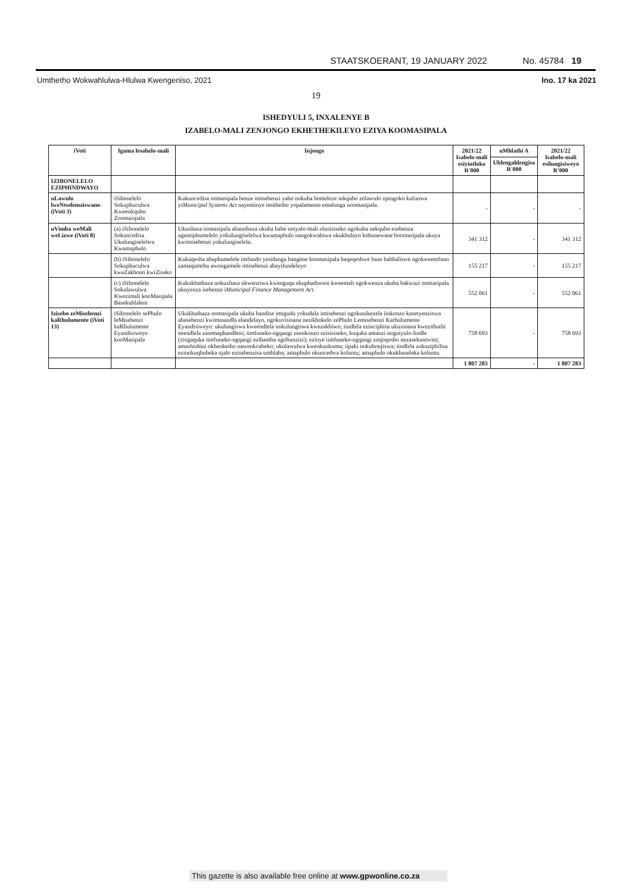STAATSKOERANT, 19 JANUARY 2022 No. 45784 19
Umthetho Wokwahlulwa-Hlulwa Kwengeniso, 2021 Ino. 17 ka 2021
19
ISHEDYULI 5, INXALENYE B
IZABELO-MALI ZENJONGO EKHETHEKILEYO EZIYA KOOMASIPALA
| iVoti | Igama lesabelo-mali | Injongo | 2021/22 Isabelo-mali esiyintloko R'000 | uMhlathi A | 2021/22 Isabelo-mali esilungisiweyo R'000 |
| --- | --- | --- | --- | --- | --- |
| | | | | Uhlengahlengiso R'000 | |
| IZIBONELELO EZIPHINDWAYO | | | | | |
| uLawulo lweNtsebenziswano (iVoti 3) | iSibonelelo Sokuphuculwa Kweenkqubo Zoomasipala | Kukuncedisa oomasipala benze imisebenzi yabo nokuba bomeleze inkqubo zolawulo njengoko kufunwa yi Municipal Systems Act nayeminye imithetho yopalamente emalunga noomasipala. | - | - | - |
| uVimba weMali weLizwe (iVoti 8) | (a) iSibonelelo Sokuncedisa Ukulungiselelwa Kwamaphulo | Ukuxhasa oomasipala abanobaxa ukuba babe notyalo-mali olusisiseko ngokuba nekqubo esebenza ngemiphumelelo yokulungiselelwa kwamaphulo nangokwabiwa okukhulayo kobunewane boomasipala ukuya kwimisebenzi yokulungiselela. | 341 312 | - | 341 312 |
| | (b) iSibonelelo Sokuphuculwa kweZakhono kwiZiseko | Kukuqesha abaphumelele imfundo yesidanga bangene koomasipala baqeqeshwe baze babhaliswe ngokweemfuno zamaqumrhu awongamele imisebenzi abayifundeleyo | 155 217 | - | 155 217 |
| | (c) iSibonelelo Sokulawulwa Kwezimali kooMasipala Basekuhlaleni | Kukukhuthaza nokuxhasa ukwenziwa kwenguqu ekuphathweni kweemali ngokwenza ukuba bakwazi oomasipala ukuyenza isebenze i Municipal Finance Management Act . | 552 061 | - | 552 061 |
| Izisebo zeMisebenzi kaRhulumente (iVoti 13) | iSibonelelo sePhulo leMisebenzi kaRhulumente Eyandisiweyo kooMasipala | Ukukhuthaza oomasipala ukuba bandise imigudu yokudala imisebenzi ngokunikezela iinkonzo kusetyenziswa abasebenzi kwiminandla elandelayo, ngokuvisisana nezikhokelo zePhulo Lemisebenzi Karhulumente Eyandisiweyo: ukulungiswa kweendlela nokulungiswa kwezakhiwo; iindlela ezinciphisa ukuxinana kwezithuthi neendlela zasemaphandleni; iimfuneko-ngqangi zeenkonzo ezisisiseko, kuquka amanzi nogutyulo-lindle (zingaquka iimfuneko-ngqangi ezihamba ngobunzizi); ezinye iimfuneko-ngqangi zoqoqosho nezasekuntwini; amashishini okhenketho nawenkcubeko; ukulawulwa kwenkunkuma; iipaki nokuhonjiswa; iindlela zokuziphilisa ezinokuqhubeka njalo ezisebenzisa umhlaba; amaphulo okuncedwa koluntu; amaphulo okukhuseleka koluntu. | 758 693 | - | 758 693 |
| | | | 1 807 283 | - | 1 807 283 |
This gazette is also available free online at www.gpwonline.co.za